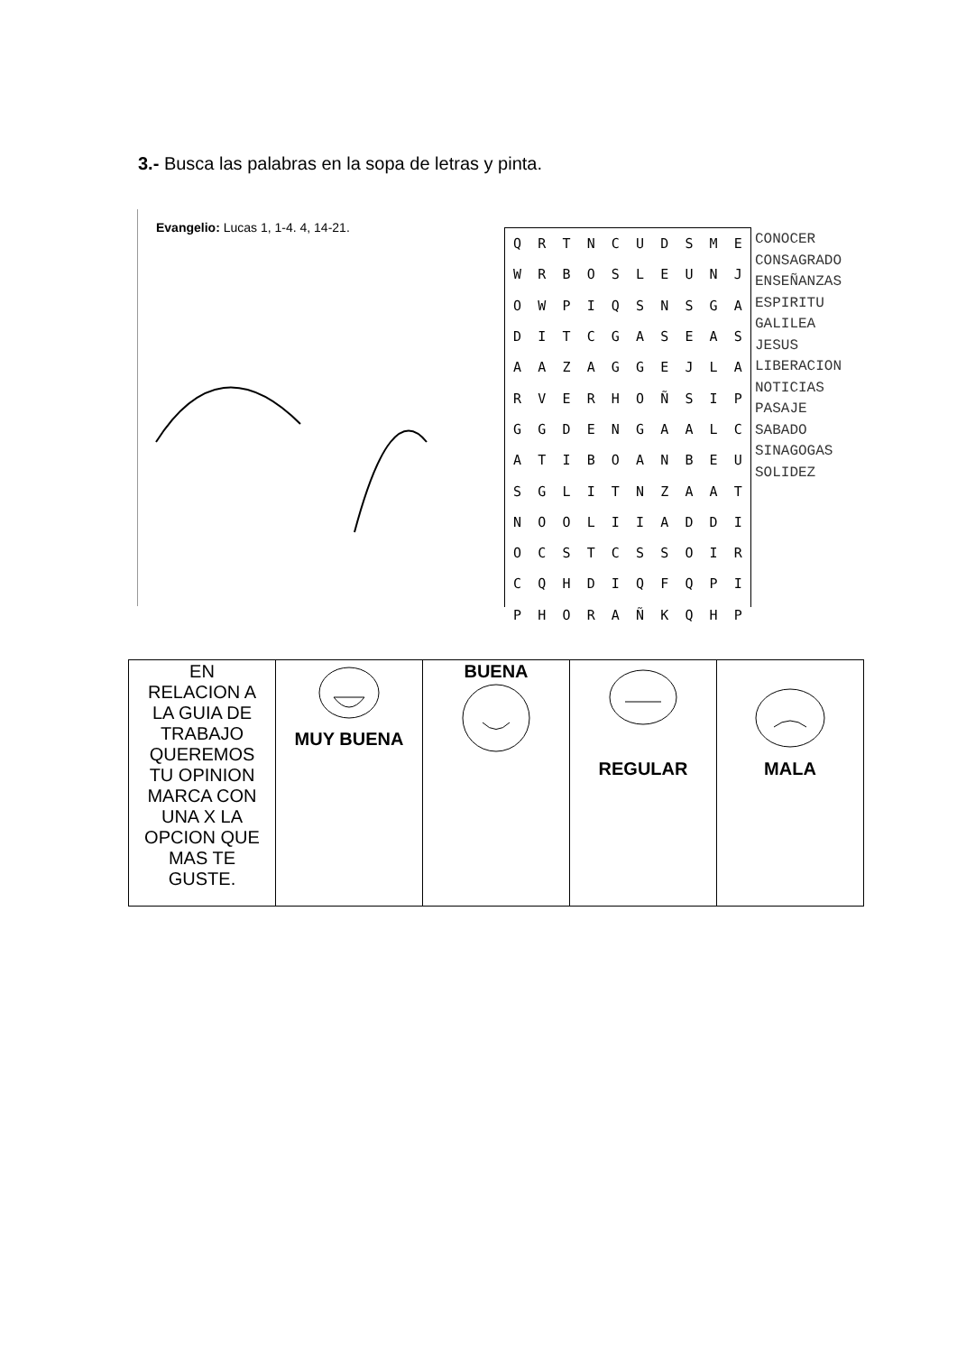3.- Busca las palabras en la sopa de letras y pinta.
Evangelio: Lucas 1, 1-4. 4, 14-21.
| Q | R | T | N | C | U | D | S | M | E |
| W | R | B | O | S | L | E | U | N | J |
| O | W | P | I | Q | S | N | S | G | A |
| D | I | T | C | G | A | S | E | A | S |
| A | A | Z | A | G | G | E | J | L | A |
| R | V | E | R | H | O | Ñ | S | I | P |
| G | G | D | E | N | G | A | A | L | C |
| A | T | I | B | O | A | N | B | E | U |
| S | G | L | I | T | N | Z | A | A | T |
| N | O | O | L | I | I | A | D | D | I |
| O | C | S | T | C | S | S | O | I | R |
| C | Q | H | D | I | Q | F | Q | P | I |
| P | H | O | R | A | Ñ | K | Q | H | P |
CONOCER
CONSAGRADO
ENSEÑANZAS
ESPIRITU
GALILEA
JESUS
LIBERACION
NOTICIAS
PASAJE
SABADO
SINAGOGAS
SOLIDEZ
| EN RELACION A LA GUIA DE TRABAJO QUEREMOS TU OPINION MARCA CON UNA X LA OPCION QUE MAS TE GUSTE. | MUY BUENA | BUENA | REGULAR | MALA |